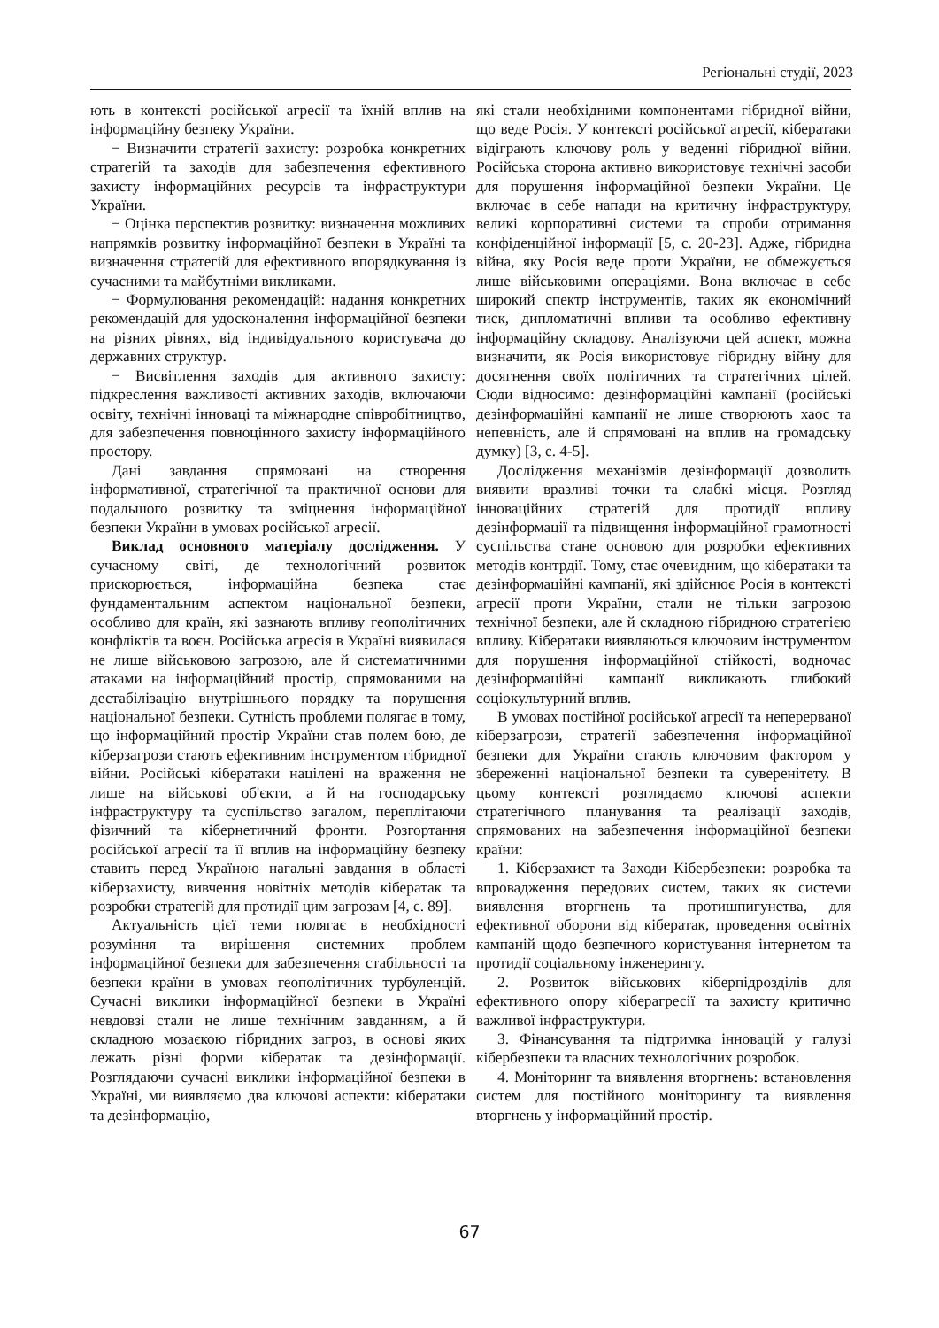Регіональні студії, 2023
ють в контексті російської агресії та їхній вплив на інформаційну безпеку України.
− Визначити стратегії захисту: розробка конкретних стратегій та заходів для забезпечення ефективного захисту інформаційних ресурсів та інфраструктури України.
− Оцінка перспектив розвитку: визначення можливих напрямків розвитку інформаційної безпеки в Україні та визначення стратегій для ефективного впорядкування із сучасними та майбутніми викликами.
− Формулювання рекомендацій: надання конкретних рекомендацій для удосконалення інформаційної безпеки на різних рівнях, від індивідуального користувача до державних структур.
− Висвітлення заходів для активного захисту: підкреслення важливості активних заходів, включаючи освіту, технічні інноваці та міжнародне співробітництво, для забезпечення повноцінного захисту інформаційного простору.
Дані завдання спрямовані на створення інформативної, стратегічної та практичної основи для подальшого розвитку та зміцнення інформаційної безпеки України в умовах російської агресії.
Виклад основного матеріалу дослідження. У сучасному світі, де технологічний розвиток прискорюється, інформаційна безпека стає фундаментальним аспектом національної безпеки, особливо для країн, які зазнають впливу геополітичних конфліктів та воєн. Російська агресія в Україні виявилася не лише військовою загрозою, але й систематичними атаками на інформаційний простір, спрямованими на дестабілізацію внутрішнього порядку та порушення національної безпеки. Сутність проблеми полягає в тому, що інформаційний простір України став полем бою, де кіберзагрози стають ефективним інструментом гібридної війни. Російські кібератаки націлені на враження не лише на військові об'єкти, а й на господарську інфраструктуру та суспільство загалом, переплітаючи фізичний та кібернетичний фронти. Розгортання російської агресії та її вплив на інформаційну безпеку ставить перед Україною нагальні завдання в області кіберзахисту, вивчення новітніх методів кібератак та розробки стратегій для протидії цим загрозам [4, с. 89].
Актуальність цієї теми полягає в необхідності розуміння та вирішення системних проблем інформаційної безпеки для забезпечення стабільності та безпеки країни в умовах геополітичних турбуленцій. Сучасні виклики інформаційної безпеки в Україні невдовзі стали не лише технічним завданням, а й складною мозаєкою гібридних загроз, в основі яких лежать різні форми кібератак та дезінформації. Розглядаючи сучасні виклики інформаційної безпеки в Україні, ми виявляємо два ключові аспекти: кібератаки та дезінформацію,
які стали необхідними компонентами гібридної війни, що веде Росія. У контексті російської агресії, кібератаки відіграють ключову роль у веденні гібридної війни. Російська сторона активно використовує технічні засоби для порушення інформаційної безпеки України. Це включає в себе напади на критичну інфраструктуру, великі корпоративні системи та спроби отримання конфіденційної інформації [5, с. 20-23]. Адже, гібридна війна, яку Росія веде проти України, не обмежується лише військовими операціями. Вона включає в себе широкий спектр інструментів, таких як економічний тиск, дипломатичні впливи та особливо ефективну інформаційну складову. Аналізуючи цей аспект, можна визначити, як Росія використовує гібридну війну для досягнення своїх політичних та стратегічних цілей. Сюди відносимо: дезінформаційні кампанії (російські дезінформаційні кампанії не лише створюють хаос та непевність, але й спрямовані на вплив на громадську думку) [3, с. 4-5].
Дослідження механізмів дезінформації дозволить виявити вразливі точки та слабкі місця. Розгляд інноваційних стратегій для протидії впливу дезінформації та підвищення інформаційної грамотності суспільства стане основою для розробки ефективних методів контрдії. Тому, стає очевидним, що кібератаки та дезінформаційні кампанії, які здійснює Росія в контексті агресії проти України, стали не тільки загрозою технічної безпеки, але й складною гібридною стратегією впливу. Кібератаки виявляються ключовим інструментом для порушення інформаційної стійкості, водночас дезінформаційні кампанії викликають глибокий соціокультурний вплив.
В умовах постійної російської агресії та неперерваної кіберзагрози, стратегії забезпечення інформаційної безпеки для України стають ключовим фактором у збереженні національної безпеки та суверенітету. В цьому контексті розглядаємо ключові аспекти стратегічного планування та реалізації заходів, спрямованих на забезпечення інформаційної безпеки країни:
1. Кіберзахист та Заходи Кібербезпеки: розробка та впровадження передових систем, таких як системи виявлення вторгнень та протишпигунства, для ефективної оборони від кібератак, проведення освітніх кампаній щодо безпечного користування інтернетом та протидії соціальному інженерингу.
2. Розвиток військових кіберпідрозділів для ефективного опору кіберагресії та захисту критично важливої інфраструктури.
3. Фінансування та підтримка інновацій у галузі кібербезпеки та власних технологічних розробок.
4. Моніторинг та виявлення вторгнень: встановлення систем для постійного моніторингу та виявлення вторгнень у інформаційний простір.
67